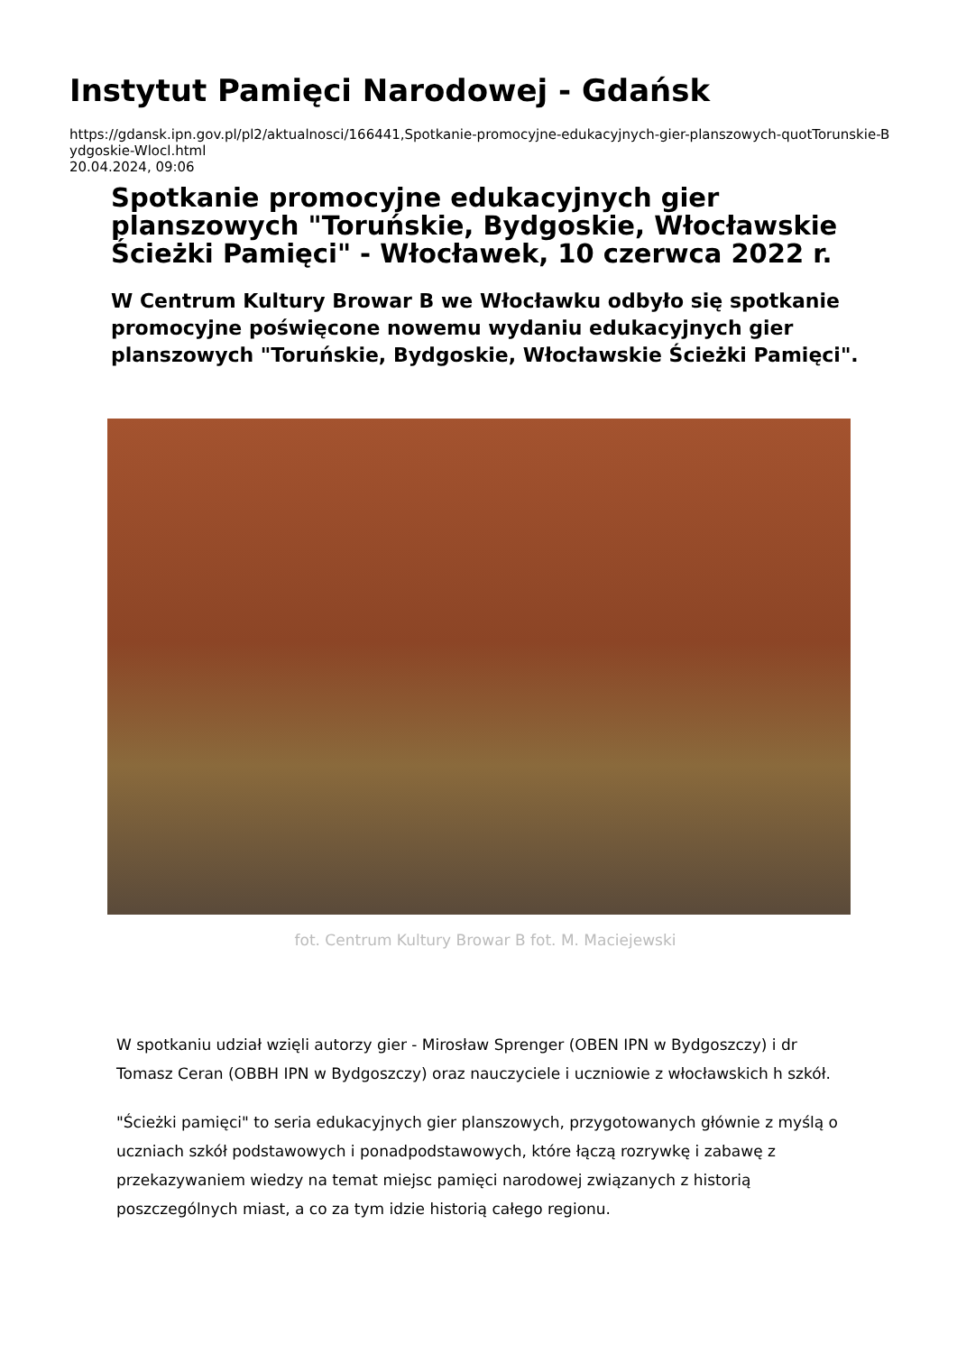Instytut Pamięci Narodowej - Gdańsk
https://gdansk.ipn.gov.pl/pl2/aktualnosci/166441,Spotkanie-promocyjne-edukacyjnych-gier-planszowych-quotTorunskie-Bydgoskie-Wlocl.html
20.04.2024, 09:06
Spotkanie promocyjne edukacyjnych gier planszowych "Toruńskie, Bydgoskie, Włocławskie Ścieżki Pamięci" - Włocławek, 10 czerwca 2022 r.
W Centrum Kultury Browar B we Włocławku odbyło się spotkanie promocyjne poświęcone nowemu wydaniu edukacyjnych gier planszowych "Toruńskie, Bydgoskie, Włocławskie Ścieżki Pamięci".
fot. Centrum Kultury Browar B fot. M. Maciejewski
W spotkaniu udział wzięli autorzy gier - Mirosław Sprenger (OBEN IPN w Bydgoszczy) i dr Tomasz Ceran (OBBH IPN w Bydgoszczy) oraz nauczyciele i uczniowie z włocławskich h szkół.
"Ścieżki pamięci" to seria edukacyjnych gier planszowych, przygotowanych głównie z myślą o uczniach szkół podstawowych i ponadpodstawowych, które łączą rozrywkę i zabawę z przekazywaniem wiedzy na temat miejsc pamięci narodowej związanych z historią poszczególnych miast, a co za tym idzie historią całego regionu.